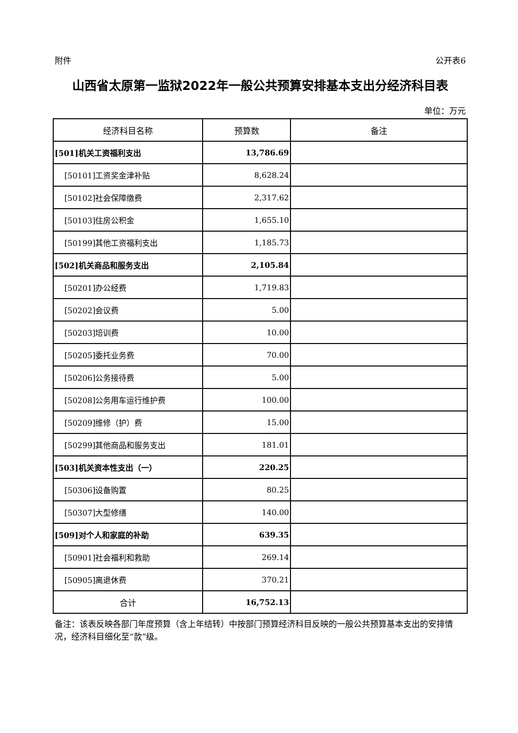附件 公开表6
山西省太原第一监狱2022年一般公共预算安排基本支出分经济科目表
单位：万元
| 经济科目名称 | 预算数 | 备注 |
| --- | --- | --- |
| [501]机关工资福利支出 | 13,786.69 | |
| [50101]工资奖金津补贴 | 8,628.24 | |
| [50102]社会保障缴费 | 2,317.62 | |
| [50103]住房公积金 | 1,655.10 | |
| [50199]其他工资福利支出 | 1,185.73 | |
| [502]机关商品和服务支出 | 2,105.84 | |
| [50201]办公经费 | 1,719.83 | |
| [50202]会议费 | 5.00 | |
| [50203]培训费 | 10.00 | |
| [50205]委托业务费 | 70.00 | |
| [50206]公务接待费 | 5.00 | |
| [50208]公务用车运行维护费 | 100.00 | |
| [50209]维修（护）费 | 15.00 | |
| [50299]其他商品和服务支出 | 181.01 | |
| [503]机关资本性支出（一） | 220.25 | |
| [50306]设备购置 | 80.25 | |
| [50307]大型修缮 | 140.00 | |
| [509]对个人和家庭的补助 | 639.35 | |
| [50901]社会福利和救助 | 269.14 | |
| [50905]离退休费 | 370.21 | |
| 合计 | 16,752.13 | |
备注：该表反映各部门年度预算（含上年结转）中按部门预算经济科目反映的一般公共预算基本支出的安排情况，经济科目细化至“款”级。